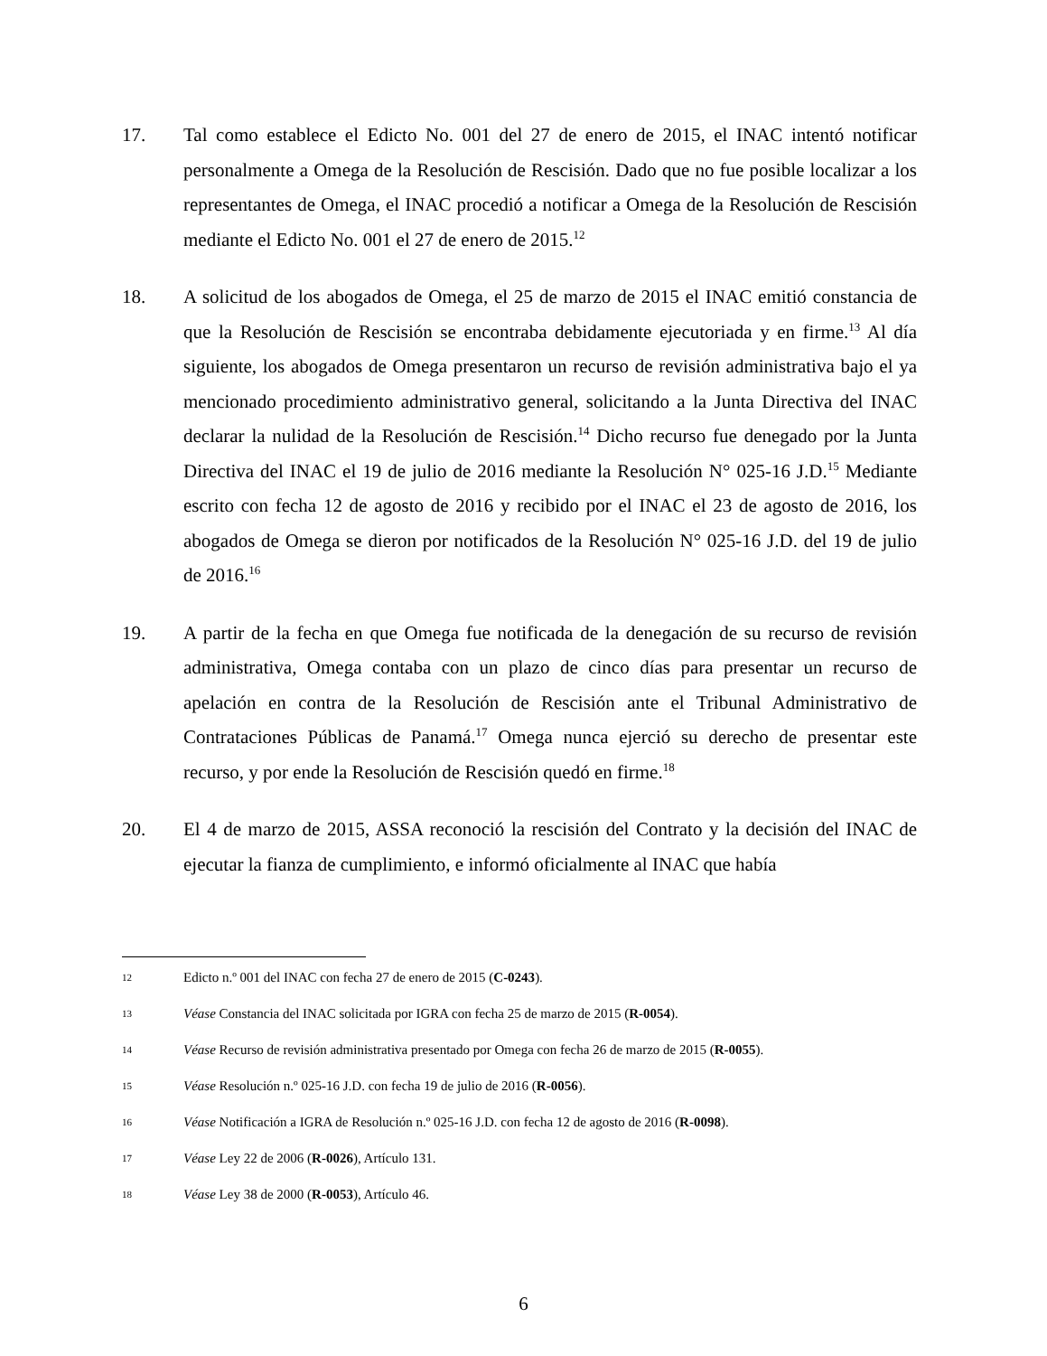17. Tal como establece el Edicto No. 001 del 27 de enero de 2015, el INAC intentó notificar personalmente a Omega de la Resolución de Rescisión. Dado que no fue posible localizar a los representantes de Omega, el INAC procedió a notificar a Omega de la Resolución de Rescisión mediante el Edicto No. 001 el 27 de enero de 2015.<sup>12</sup>
18. A solicitud de los abogados de Omega, el 25 de marzo de 2015 el INAC emitió constancia de que la Resolución de Rescisión se encontraba debidamente ejecutoriada y en firme.<sup>13</sup> Al día siguiente, los abogados de Omega presentaron un recurso de revisión administrativa bajo el ya mencionado procedimiento administrativo general, solicitando a la Junta Directiva del INAC declarar la nulidad de la Resolución de Rescisión.<sup>14</sup> Dicho recurso fue denegado por la Junta Directiva del INAC el 19 de julio de 2016 mediante la Resolución N° 025-16 J.D.<sup>15</sup> Mediante escrito con fecha 12 de agosto de 2016 y recibido por el INAC el 23 de agosto de 2016, los abogados de Omega se dieron por notificados de la Resolución N° 025-16 J.D. del 19 de julio de 2016.<sup>16</sup>
19. A partir de la fecha en que Omega fue notificada de la denegación de su recurso de revisión administrativa, Omega contaba con un plazo de cinco días para presentar un recurso de apelación en contra de la Resolución de Rescisión ante el Tribunal Administrativo de Contrataciones Públicas de Panamá.<sup>17</sup> Omega nunca ejerció su derecho de presentar este recurso, y por ende la Resolución de Rescisión quedó en firme.<sup>18</sup>
20. El 4 de marzo de 2015, ASSA reconoció la rescisión del Contrato y la decisión del INAC de ejecutar la fianza de cumplimiento, e informó oficialmente al INAC que había
12
Edicto n.º 001 del INAC con fecha 27 de enero de 2015 (C-0243).
13
Véase Constancia del INAC solicitada por IGRA con fecha 25 de marzo de 2015 (R-0054).
14
Véase Recurso de revisión administrativa presentado por Omega con fecha 26 de marzo de 2015 (R-0055).
15
Véase Resolución n.º 025-16 J.D. con fecha 19 de julio de 2016 (R-0056).
16
Véase Notificación a IGRA de Resolución n.º 025-16 J.D. con fecha 12 de agosto de 2016 (R-0098).
17
Véase Ley 22 de 2006 (R-0026), Artículo 131.
18
Véase Ley 38 de 2000 (R-0053), Artículo 46.
6